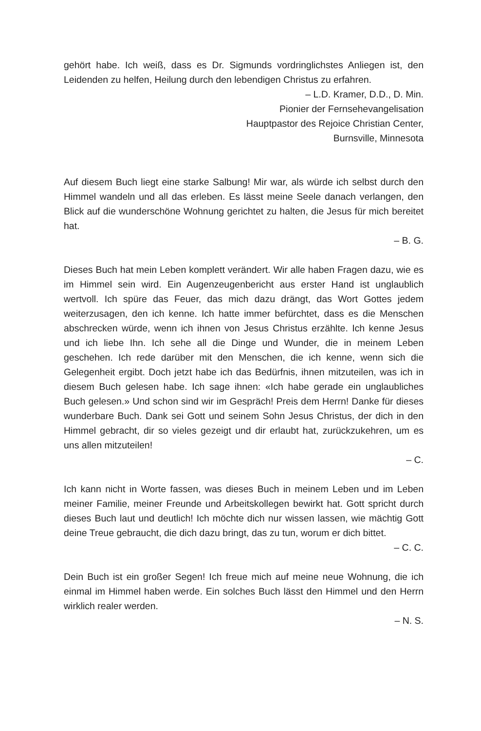gehört habe. Ich weiß, dass es Dr. Sigmunds vordringlichstes Anliegen ist, den Leidenden zu helfen, Heilung durch den lebendigen Christus zu erfahren.
– L.D. Kramer, D.D., D. Min.
Pionier der Fernsehevangelisation
Hauptpastor des Rejoice Christian Center,
Burnsville, Minnesota
Auf diesem Buch liegt eine starke Salbung! Mir war, als würde ich selbst durch den Himmel wandeln und all das erleben. Es lässt meine Seele danach verlangen, den Blick auf die wunderschöne Wohnung gerichtet zu halten, die Jesus für mich bereitet hat.
– B. G.
Dieses Buch hat mein Leben komplett verändert. Wir alle haben Fragen dazu, wie es im Himmel sein wird. Ein Augenzeugenbericht aus erster Hand ist unglaublich wertvoll. Ich spüre das Feuer, das mich dazu drängt, das Wort Gottes jedem weiterzusagen, den ich kenne. Ich hatte immer befürchtet, dass es die Menschen abschrecken würde, wenn ich ihnen von Jesus Christus erzählte. Ich kenne Jesus und ich liebe Ihn. Ich sehe all die Dinge und Wunder, die in meinem Leben geschehen. Ich rede darüber mit den Menschen, die ich kenne, wenn sich die Gelegenheit ergibt. Doch jetzt habe ich das Bedürfnis, ihnen mitzuteilen, was ich in diesem Buch gelesen habe. Ich sage ihnen: «Ich habe gerade ein unglaubliches Buch gelesen.» Und schon sind wir im Gespräch! Preis dem Herrn! Danke für dieses wunderbare Buch. Dank sei Gott und seinem Sohn Jesus Christus, der dich in den Himmel gebracht, dir so vieles gezeigt und dir erlaubt hat, zurückzukehren, um es uns allen mitzuteilen!
– C.
Ich kann nicht in Worte fassen, was dieses Buch in meinem Leben und im Leben meiner Familie, meiner Freunde und Arbeitskollegen bewirkt hat. Gott spricht durch dieses Buch laut und deutlich! Ich möchte dich nur wissen lassen, wie mächtig Gott deine Treue gebraucht, die dich dazu bringt, das zu tun, worum er dich bittet.
– C. C.
Dein Buch ist ein großer Segen! Ich freue mich auf meine neue Wohnung, die ich einmal im Himmel haben werde. Ein solches Buch lässt den Himmel und den Herrn wirklich realer werden.
– N. S.